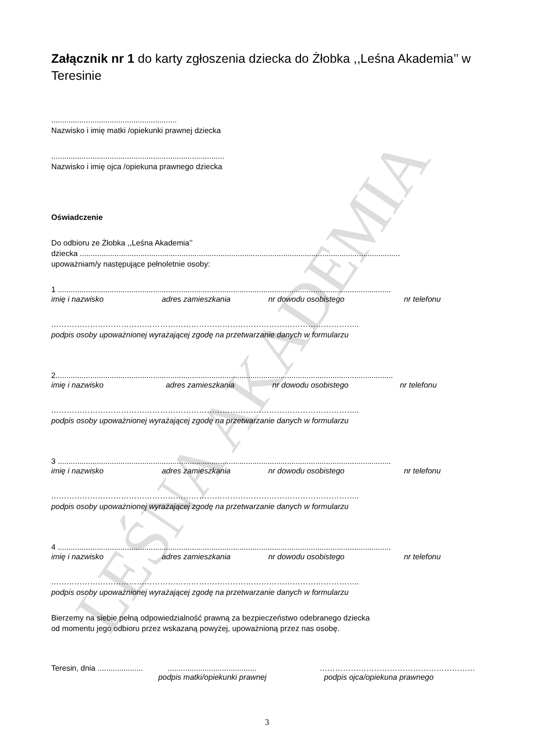LEŚNA AKADEMIA
Załącznik nr 1 do karty zgłoszenia dziecka do Żłobka ,,Leśna Akademia’’ w Teresinie
..........................................................
Nazwisko i imię matki /opiekunki prawnej dziecka
................................................................................
Nazwisko i imię ojca /opiekuna prawnego dziecka
Oświadczenie
Do odbioru ze Żłobka ,,Leśna Akademia’’
dziecka ....................................................................................................................................................
upoważniam/y następujące pełnoletnie osoby:
1 ..........................................................................................................................................................
imię i nazwisko adres zamieszkania nr dowodu osobistego nr telefonu
………………………………………………………………………………………………………..
podpis osoby upoważnionej wyrażającej zgodę na przetwarzanie danych w formularzu
2............................................................................................................................................................
imię i nazwisko adres zamieszkania nr dowodu osobistego nr telefonu
………………………………………………………………………………………………………..
podpis osoby upoważnionej wyrażającej zgodę na przetwarzanie danych w formularzu
3 ..........................................................................................................................................................
imię i nazwisko adres zamieszkania nr dowodu osobistego nr telefonu
………………………………………………………………………………………………………..
podpis osoby upoważnionej wyrażającej zgodę na przetwarzanie danych w formularzu
4 ..........................................................................................................................................................
imię i nazwisko adres zamieszkania nr dowodu osobistego nr telefonu
………………………………………………………………………………………………………..
podpis osoby upoważnionej wyrażającej zgodę na przetwarzanie danych w formularzu
Bierzemy na siebie pełną odpowiedzialność prawną za bezpieczeństwo odebranego dziecka
od momentu jego odbioru przez wskazaną powyżej, upoważnioną przez nas osobę.
Teresin, dnia .............................................................. ……………………………………………………
podpis matki/opiekunki prawnej podpis ojca/opiekuna prawnego
3